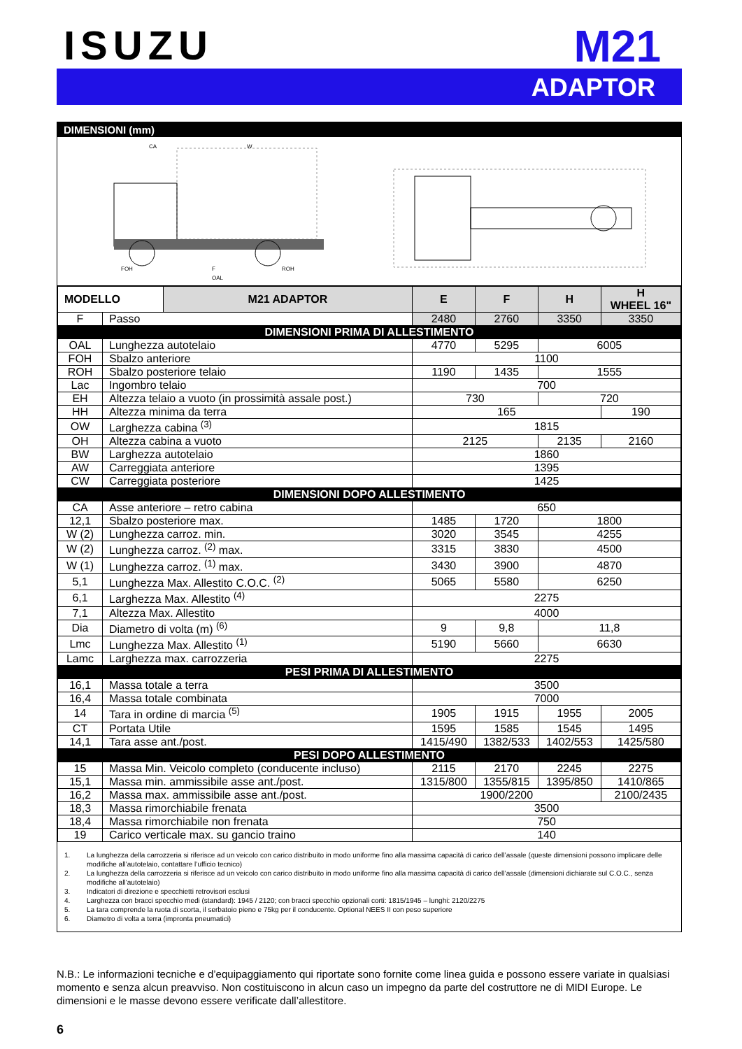ISUZU
M21
ADAPTOR
DIMENSIONI (mm)
CA
W
FOH
F
ROH
OAL
| MODELLO | | M21 ADAPTOR | E | F | H | H WHEEL 16" |
| --- | --- | --- | --- | --- | --- | --- |
| F | Passo | | 2480 | 2760 | 3350 | 3350 |
| DIMENSIONI PRIMA DI ALLESTIMENTO | | | | | | |
| OAL | Lunghezza autotelaio | | 4770 | 5295 | 6005 | |
| FOH | Sbalzo anteriore | | 1100 | | | |
| ROH | Sbalzo posteriore telaio | | 1190 | 1435 | 1555 | |
| Lac | Ingombro telaio | | 700 | | | |
| EH | Altezza telaio a vuoto (in prossimità assale post.) | | 730 | | 720 | |
| HH | Altezza minima da terra | | 165 | | | 190 |
| OW | Larghezza cabina <sup>(3)</sup> | | 1815 | | | |
| OH | Altezza cabina a vuoto | | 2125 | | 2135 | 2160 |
| BW | Larghezza autotelaio | | 1860 | | | |
| AW | Carreggiata anteriore | | 1395 | | | |
| CW | Carreggiata posteriore | | 1425 | | | |
| DIMENSIONI DOPO ALLESTIMENTO | | | | | | |
| CA | Asse anteriore – retro cabina | | 650 | | | |
| 12,1 | Sbalzo posteriore max. | | 1485 | 1720 | 1800 | |
| W (2) | Lunghezza carroz. min. | | 3020 | 3545 | 4255 | |
| W (2) | Lunghezza carroz. <sup>(2)</sup> max. | | 3315 | 3830 | 4500 | |
| W (1) | Lunghezza carroz. <sup>(1)</sup> max. | | 3430 | 3900 | 4870 | |
| 5,1 | Lunghezza Max. Allestito C.O.C. <sup>(2)</sup> | | 5065 | 5580 | 6250 | |
| 6,1 | Larghezza Max. Allestito <sup>(4)</sup> | | 2275 | | | |
| 7,1 | Altezza Max. Allestito | | 4000 | | | |
| Dia | Diametro di volta (m) <sup>(6)</sup> | | 9 | 9,8 | 11,8 | |
| Lmc | Lunghezza Max. Allestito <sup>(1)</sup> | | 5190 | 5660 | 6630 | |
| Lamc | Larghezza max. carrozzeria | | 2275 | | | |
| PESI PRIMA DI ALLESTIMENTO | | | | | | |
| 16,1 | Massa totale a terra | | 3500 | | | |
| 16,4 | Massa totale combinata | | 7000 | | | |
| 14 | Tara in ordine di marcia <sup>(5)</sup> | | 1905 | 1915 | 1955 | 2005 |
| CT | Portata Utile | | 1595 | 1585 | 1545 | 1495 |
| 14,1 | Tara asse ant./post. | | 1415/490 | 1382/533 | 1402/553 | 1425/580 |
| PESI DOPO ALLESTIMENTO | | | | | | |
| 15 | Massa Min. Veicolo completo (conducente incluso) | | 2115 | 2170 | 2245 | 2275 |
| 15,1 | Massa min. ammissibile asse ant./post. | | 1315/800 | 1355/815 | 1395/850 | 1410/865 |
| 16,2 | Massa max. ammissibile asse ant./post. | | 1900/2200 | | | 2100/2435 |
| 18,3 | Massa rimorchiabile frenata | | 3500 | | | |
| 18,4 | Massa rimorchiabile non frenata | | 750 | | | |
| 19 | Carico verticale max. su gancio traino | | 140 | | | |
1. La lunghezza della carrozzeria si riferisce ad un veicolo con carico distribuito in modo uniforme fino alla massima capacità di carico dell’assale (queste dimensioni possono implicare delle modifiche all’autotelaio, contattare l’ufficio tecnico)
2. La lunghezza della carrozzeria si riferisce ad un veicolo con carico distribuito in modo uniforme fino alla massima capacità di carico dell’assale (dimensioni dichiarate sul C.O.C., senza modifiche all’autotelaio)
3. Indicatori di direzione e specchietti retrovisori esclusi
4. Larghezza con bracci specchio medi (standard): 1945 / 2120; con bracci specchio opzionali corti: 1815/1945 – lunghi: 2120/2275
5. La tara comprende la ruota di scorta, il serbatoio pieno e 75kg per il conducente. Optional NEES II con peso superiore
6. Diametro di volta a terra (impronta pneumatici)
N.B.: Le informazioni tecniche e d’equipaggiamento qui riportate sono fornite come linea guida e possono essere variate in qualsiasi momento e senza alcun preavviso. Non costituiscono in alcun caso un impegno da parte del costruttore ne di MIDI Europe. Le dimensioni e le masse devono essere verificate dall’allestitore.
6